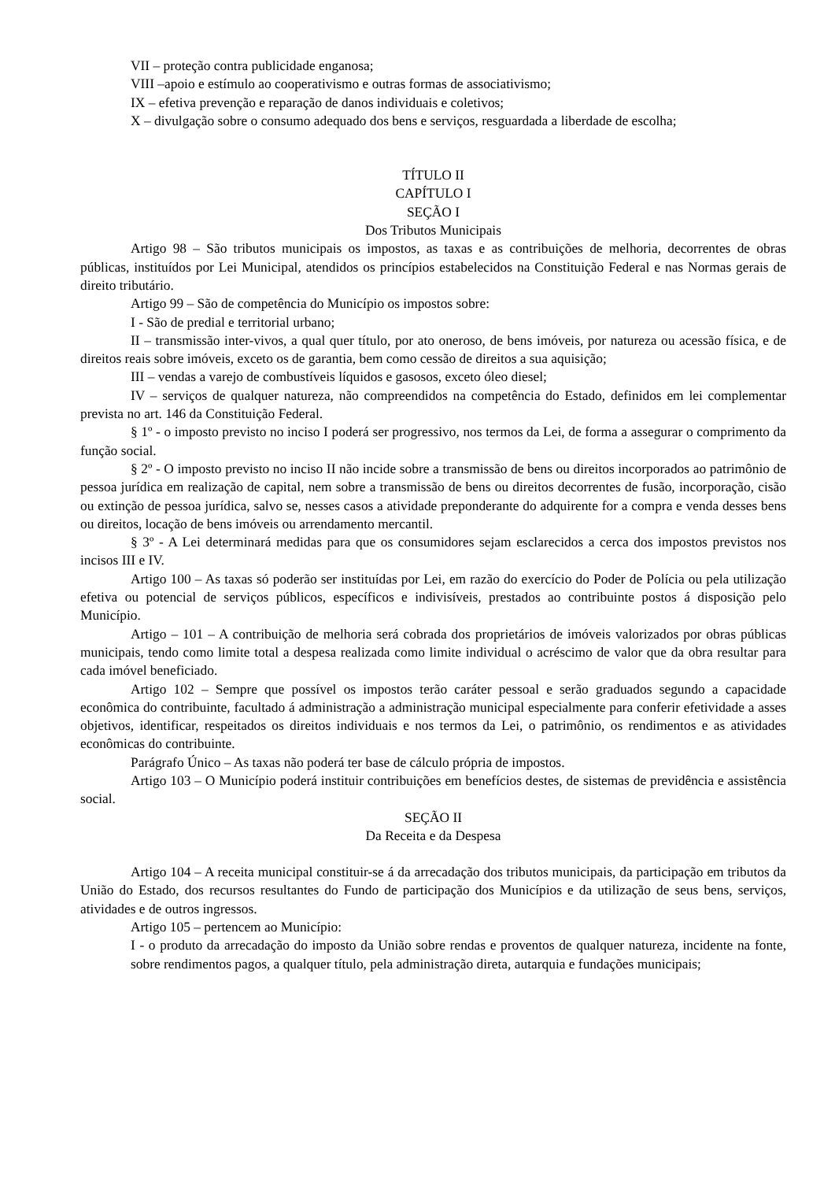VII – proteção contra publicidade enganosa;
VIII –apoio e estímulo ao cooperativismo e outras formas de associativismo;
IX – efetiva prevenção e reparação de danos individuais e coletivos;
X – divulgação sobre o consumo adequado dos bens e serviços, resguardada a liberdade de escolha;
TÍTULO II
CAPÍTULO I
SEÇÃO I
Dos Tributos Municipais
Artigo 98 – São tributos municipais os impostos, as taxas e as contribuições de melhoria, decorrentes de obras públicas, instituídos por Lei Municipal, atendidos os princípios estabelecidos na Constituição Federal e nas Normas gerais de direito tributário.
Artigo 99 – São de competência do Município os impostos sobre:
I - São de predial e territorial urbano;
II – transmissão inter-vivos, a qual quer título, por ato oneroso, de bens imóveis, por natureza ou acessão física, e de direitos reais sobre imóveis, exceto os de garantia, bem como cessão de direitos a sua aquisição;
III – vendas a varejo de combustíveis líquidos e gasosos, exceto óleo diesel;
IV – serviços de qualquer natureza, não compreendidos na competência do Estado, definidos em lei complementar prevista no art. 146 da Constituição Federal.
§ 1º - o imposto previsto no inciso I poderá ser progressivo, nos termos da Lei, de forma a assegurar o comprimento da função social.
§ 2º - O imposto previsto no inciso II não incide sobre a transmissão de bens ou direitos incorporados ao patrimônio de pessoa jurídica em realização de capital, nem sobre a transmissão de bens ou direitos decorrentes de fusão, incorporação, cisão ou extinção de pessoa jurídica, salvo se, nesses casos a atividade preponderante do adquirente for a compra e venda desses bens ou direitos, locação de bens imóveis ou arrendamento mercantil.
§ 3º - A Lei determinará medidas para que os consumidores sejam esclarecidos a cerca dos impostos previstos nos incisos III e IV.
Artigo 100 – As taxas só poderão ser instituídas por Lei, em razão do exercício do Poder de Polícia ou pela utilização efetiva ou potencial de serviços públicos, específicos e indivisíveis, prestados ao contribuinte postos á disposição pelo Município.
Artigo – 101 – A contribuição de melhoria será cobrada dos proprietários de imóveis valorizados por obras públicas municipais, tendo como limite total a despesa realizada como limite individual o acréscimo de valor que da obra resultar para cada imóvel beneficiado.
Artigo 102 – Sempre que possível os impostos terão caráter pessoal e serão graduados segundo a capacidade econômica do contribuinte, facultado á administração a administração municipal especialmente para conferir efetividade a asses objetivos, identificar, respeitados os direitos individuais e nos termos da Lei, o patrimônio, os rendimentos e as atividades econômicas do contribuinte.
Parágrafo Único – As taxas não poderá ter base de cálculo própria de impostos.
Artigo 103 – O Município poderá instituir contribuições em benefícios destes, de sistemas de previdência e assistência social.
SEÇÃO II
Da Receita e da Despesa
Artigo 104 – A receita municipal constituir-se á da arrecadação dos tributos municipais, da participação em tributos da União do Estado, dos recursos resultantes do Fundo de participação dos Municípios e da utilização de seus bens, serviços, atividades e de outros ingressos.
Artigo 105 – pertencem ao Município:
I - o produto da arrecadação do imposto da União sobre rendas e proventos de qualquer natureza, incidente na fonte, sobre rendimentos pagos, a qualquer título, pela administração direta, autarquia e fundações municipais;